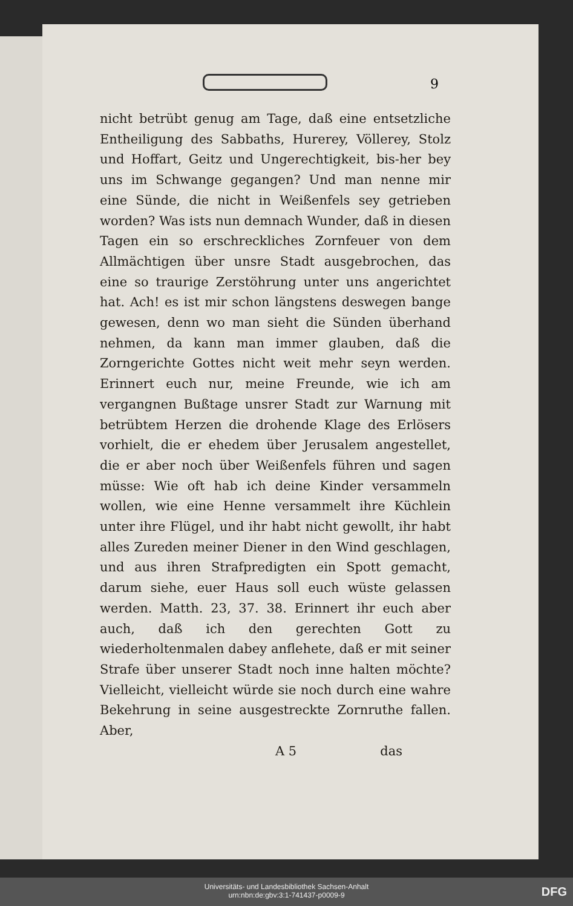9
nicht betrübt genug am Tage, daß eine entsetzliche Entheiligung des Sabbaths, Hurerey, Völlerey, Stolz und Hoffart, Geitz und Ungerechtigkeit, bis-her bey uns im Schwange gegangen? Und man nenne mir eine Sünde, die nicht in Weißenfels sey getrieben worden? Was ists nun demnach Wunder, daß in diesen Tagen ein so erschreckliches Zornfeuer von dem Allmächtigen über unsre Stadt ausgebrochen, das eine so traurige Zerstöhrung unter uns angerichtet hat. Ach! es ist mir schon längstens deswegen bange gewesen, denn wo man sieht die Sünden überhand nehmen, da kann man immer glauben, daß die Zorngerichte Gottes nicht weit mehr seyn werden. Erinnert euch nur, meine Freunde, wie ich am vergangnen Bußtage unsrer Stadt zur Warnung mit betrübtem Herzen die drohende Klage des Erlösers vorhielt, die er ehedem über Jerusalem angestellet, die er aber noch über Weißenfels führen und sagen müsse: Wie oft hab ich deine Kinder versammeln wollen, wie eine Henne versammelt ihre Küchlein unter ihre Flügel, und ihr habt nicht gewollt, ihr habt alles Zureden meiner Diener in den Wind geschlagen, und aus ihren Strafpredigten ein Spott gemacht, darum siehe, euer Haus soll euch wüste gelassen werden. Matth. 23, 37. 38. Erinnert ihr euch aber auch, daß ich den gerechten Gott zu wiederholtenmalen dabey anflehete, daß er mit seiner Strafe über unserer Stadt noch inne halten möchte? Vielleicht, vielleicht würde sie noch durch eine wahre Bekehrung in seine ausgestreckte Zornruthe fallen. Aber,
A 5 das
Universitäts- und Landesbibliothek Sachsen-Anhalt
urn:nbn:de:gbv:3:1-741437-p0009-9
DFG